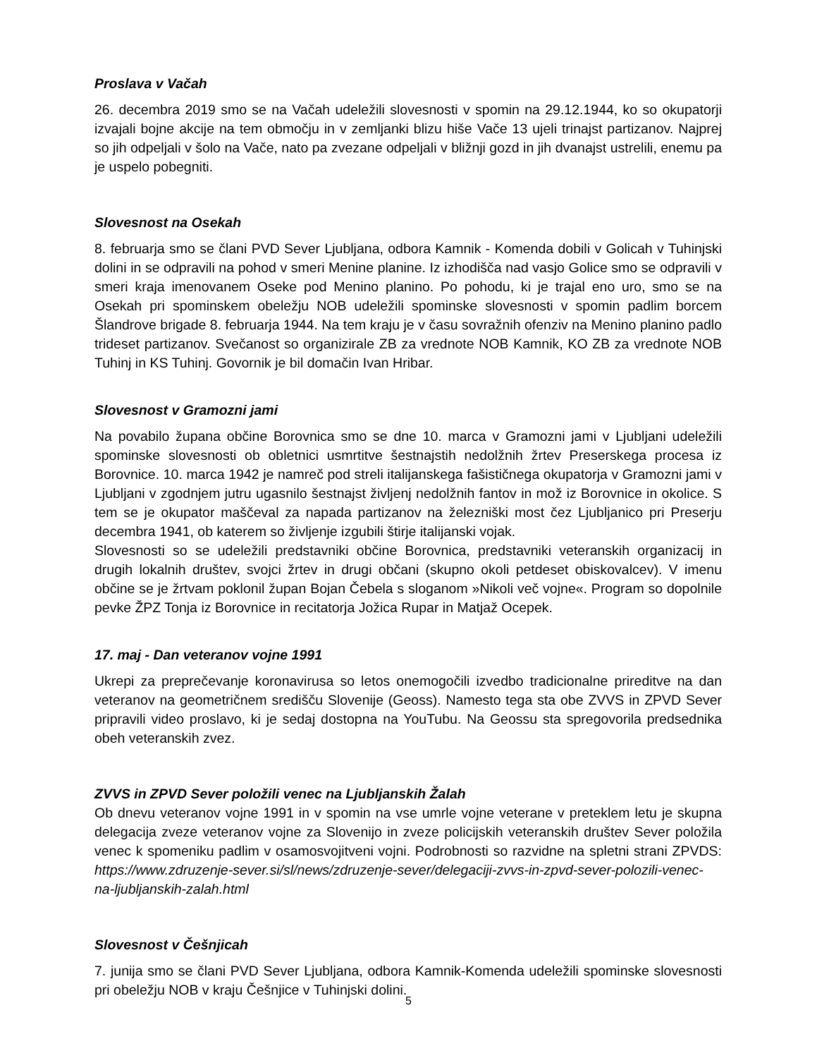Proslava v Vačah
26. decembra 2019 smo se na Vačah udeležili slovesnosti v spomin na 29.12.1944, ko so okupatorji izvajali bojne akcije na tem območju in v zemljanki blizu hiše Vače 13 ujeli trinajst partizanov. Najprej so jih odpeljali v šolo na Vače, nato pa zvezane odpeljali v bližnji gozd in jih dvanajst ustrelili, enemu pa je uspelo pobegniti.
Slovesnost na Osekah
8. februarja smo se člani PVD Sever Ljubljana, odbora Kamnik - Komenda dobili v Golicah v Tuhinjski dolini in se odpravili na pohod v smeri Menine planine. Iz izhodišča nad vasjo Golice smo se odpravili v smeri kraja imenovanem Oseke pod Menino planino. Po pohodu, ki je trajal eno uro, smo se na Osekah pri spominskem obeležju NOB udeležili spominske slovesnosti v spomin padlim borcem Šlandrove brigade 8. februarja 1944. Na tem kraju je v času sovražnih ofenziv na Menino planino padlo trideset partizanov. Svečanost so organizirale ZB za vrednote NOB Kamnik, KO ZB za vrednote NOB Tuhinj in KS Tuhinj. Govornik je bil domačin Ivan Hribar.
Slovesnost v Gramozni jami
Na povabilo župana občine Borovnica smo se dne 10. marca v Gramozni jami v Ljubljani udeležili spominske slovesnosti ob obletnici usmrtitve šestnajstih nedolžnih žrtev Preserskega procesa iz Borovnice. 10. marca 1942 je namreč pod streli italijanskega fašističnega okupatorja v Gramozni jami v Ljubljani v zgodnjem jutru ugasnilo šestnajst življenj nedolžnih fantov in mož iz Borovnice in okolice. S tem se je okupator maščeval za napada partizanov na železniški most čez Ljubljanico pri Preserju decembra 1941, ob katerem so življenje izgubili štirje italijanski vojak.
Slovesnosti so se udeležili predstavniki občine Borovnica, predstavniki veteranskih organizacij in drugih lokalnih društev, svojci žrtev in drugi občani (skupno okoli petdeset obiskovalcev). V imenu občine se je žrtvam poklonil župan Bojan Čebela s sloganom »Nikoli več vojne«. Program so dopolnile pevke ŽPZ Tonja iz Borovnice in recitatorja Jožica Rupar in Matjaž Ocepek.
17. maj - Dan veteranov vojne 1991
Ukrepi za preprečevanje koronavirusa so letos onemogočili izvedbo tradicionalne prireditve na dan veteranov na geometričnem središču Slovenije (Geoss). Namesto tega sta obe ZVVS in ZPVD Sever pripravili video proslavo, ki je sedaj dostopna na YouTubu. Na Geossu sta spregovorila predsednika obeh veteranskih zvez.
ZVVS in ZPVD Sever položili venec na Ljubljanskih Žalah
Ob dnevu veteranov vojne 1991 in v spomin na vse umrle vojne veterane v preteklem letu je skupna delegacija zveze veteranov vojne za Slovenijo in zveze policijskih veteranskih društev Sever položila venec k spomeniku padlim v osamosvojitveni vojni. Podrobnosti so razvidne na spletni strani ZPVDS: https://www.zdruzenje-sever.si/sl/news/zdruzenje-sever/delegaciji-zvvs-in-zpvd-sever-polozili-venec-na-ljubljanskih-zalah.html
Slovesnost v Češnjicah
7. junija smo se člani PVD Sever Ljubljana, odbora Kamnik-Komenda udeležili spominske slovesnosti pri obeležju NOB v kraju Češnjice v Tuhinjski dolini.
5